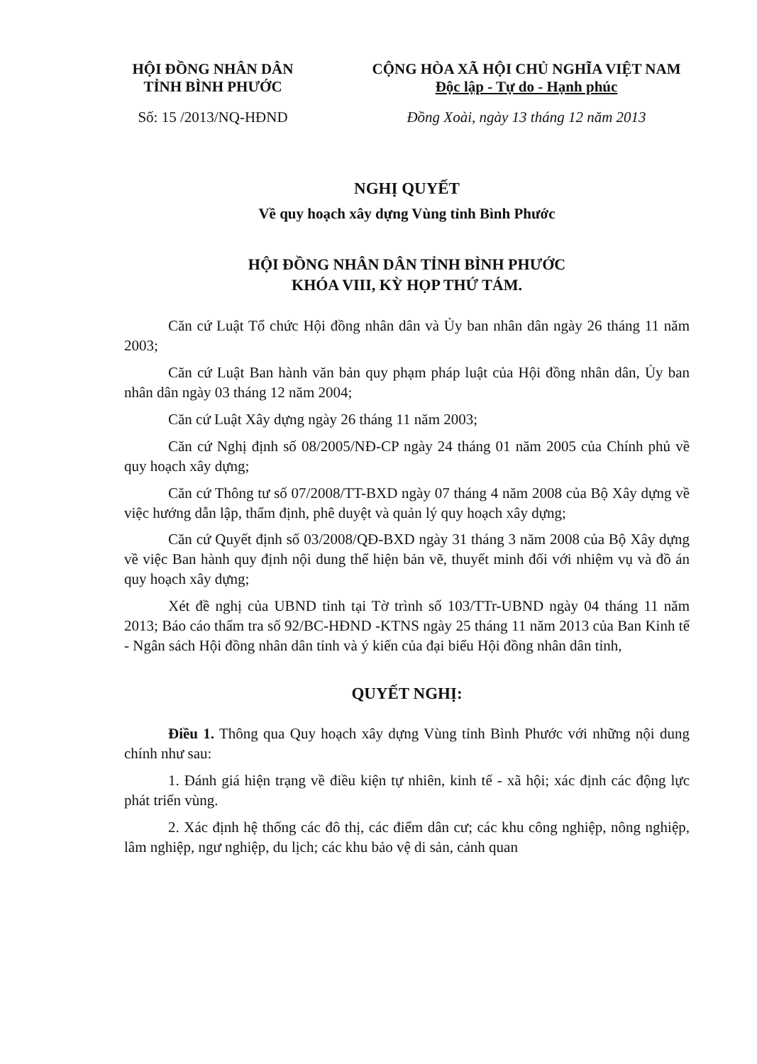HỘI ĐỒNG NHÂN DÂN
TỈNH BÌNH PHƯỚC
Số: 15 /2013/NQ-HĐND
CỘNG HÒA XÃ HỘI CHỦ NGHĨA VIỆT NAM
Độc lập - Tự do - Hạnh phúc
Đồng Xoài, ngày 13 tháng 12 năm 2013
NGHỊ QUYẾT
Về quy hoạch xây dựng Vùng tỉnh Bình Phước
HỘI ĐỒNG NHÂN DÂN TỈNH BÌNH PHƯỚC
KHÓA VIII, KỲ HỌP THỨ TÁM.
Căn cứ Luật Tổ chức Hội đồng nhân dân và Ủy ban nhân dân ngày 26 tháng 11 năm 2003;
Căn cứ Luật Ban hành văn bản quy phạm pháp luật của Hội đồng nhân dân, Ủy ban nhân dân ngày 03 tháng 12 năm 2004;
Căn cứ Luật Xây dựng ngày 26 tháng 11 năm 2003;
Căn cứ Nghị định số 08/2005/NĐ-CP ngày 24 tháng 01 năm 2005 của Chính phủ về quy hoạch xây dựng;
Căn cứ Thông tư số 07/2008/TT-BXD ngày 07 tháng 4 năm 2008 của Bộ Xây dựng về việc hướng dẫn lập, thẩm định, phê duyệt và quản lý quy hoạch xây dựng;
Căn cứ Quyết định số 03/2008/QĐ-BXD ngày 31 tháng 3 năm 2008 của Bộ Xây dựng về việc Ban hành quy định nội dung thể hiện bản vẽ, thuyết minh đối với nhiệm vụ và đồ án quy hoạch xây dựng;
Xét đề nghị của UBND tỉnh tại Tờ trình số 103/TTr-UBND ngày 04 tháng 11 năm 2013; Báo cáo thẩm tra số 92/BC-HĐND -KTNS ngày 25 tháng 11 năm 2013 của Ban Kinh tế - Ngân sách Hội đồng nhân dân tỉnh và ý kiến của đại biểu Hội đồng nhân dân tỉnh,
QUYẾT NGHỊ:
Điều 1. Thông qua Quy hoạch xây dựng Vùng tỉnh Bình Phước với những nội dung chính như sau:
1. Đánh giá hiện trạng về điều kiện tự nhiên, kinh tế - xã hội; xác định các động lực phát triển vùng.
2. Xác định hệ thống các đô thị, các điểm dân cư; các khu công nghiệp, nông nghiệp, lâm nghiệp, ngư nghiệp, du lịch; các khu bảo vệ di sản, cảnh quan